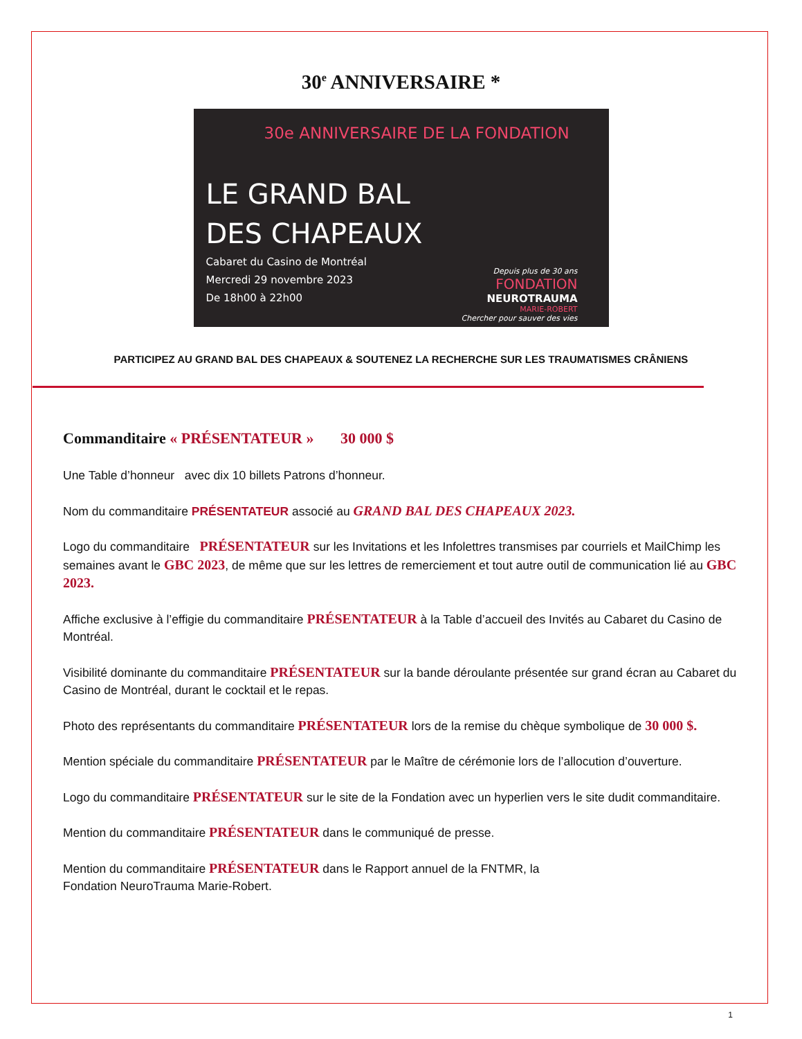30<sup>e</sup> ANNIVERSAIRE *
30e ANNIVERSAIRE DE LA FONDATION
LE GRAND BAL
DES CHAPEAUX
Cabaret du Casino de Montréal
Mercredi 29 novembre 2023
De 18h00 à 22h00
Depuis plus de 30 ans
FONDATION
NEUROTRAUMA
MARIE-ROBERT
Chercher pour sauver des vies
PARTICIPEZ AU GRAND BAL DES CHAPEAUX & SOUTENEZ LA RECHERCHE SUR LES TRAUMATISMES CRÂNIENS
Commanditaire « PRÉSENTATEUR » 30 000 $
Une Table d’honneur avec dix 10 billets Patrons d’honneur.
Nom du commanditaire PRÉSENTATEUR associé au GRAND BAL DES CHAPEAUX 2023.
Logo du commanditaire PRÉSENTATEUR sur les Invitations et les Infolettres transmises par courriels et MailChimp les semaines avant le GBC 2023, de même que sur les lettres de remerciement et tout autre outil de communication lié au GBC 2023.
Affiche exclusive à l’effigie du commanditaire PRÉSENTATEUR à la Table d’accueil des Invités au Cabaret du Casino de Montréal.
Visibilité dominante du commanditaire PRÉSENTATEUR sur la bande déroulante présentée sur grand écran au Cabaret du Casino de Montréal, durant le cocktail et le repas.
Photo des représentants du commanditaire PRÉSENTATEUR lors de la remise du chèque symbolique de 30 000 $.
Mention spéciale du commanditaire PRÉSENTATEUR par le Maître de cérémonie lors de l’allocution d’ouverture.
Logo du commanditaire PRÉSENTATEUR sur le site de la Fondation avec un hyperlien vers le site dudit commanditaire.
Mention du commanditaire PRÉSENTATEUR dans le communiqué de presse.
Mention du commanditaire PRÉSENTATEUR dans le Rapport annuel de la FNTMR, la
Fondation NeuroTrauma Marie-Robert.
1